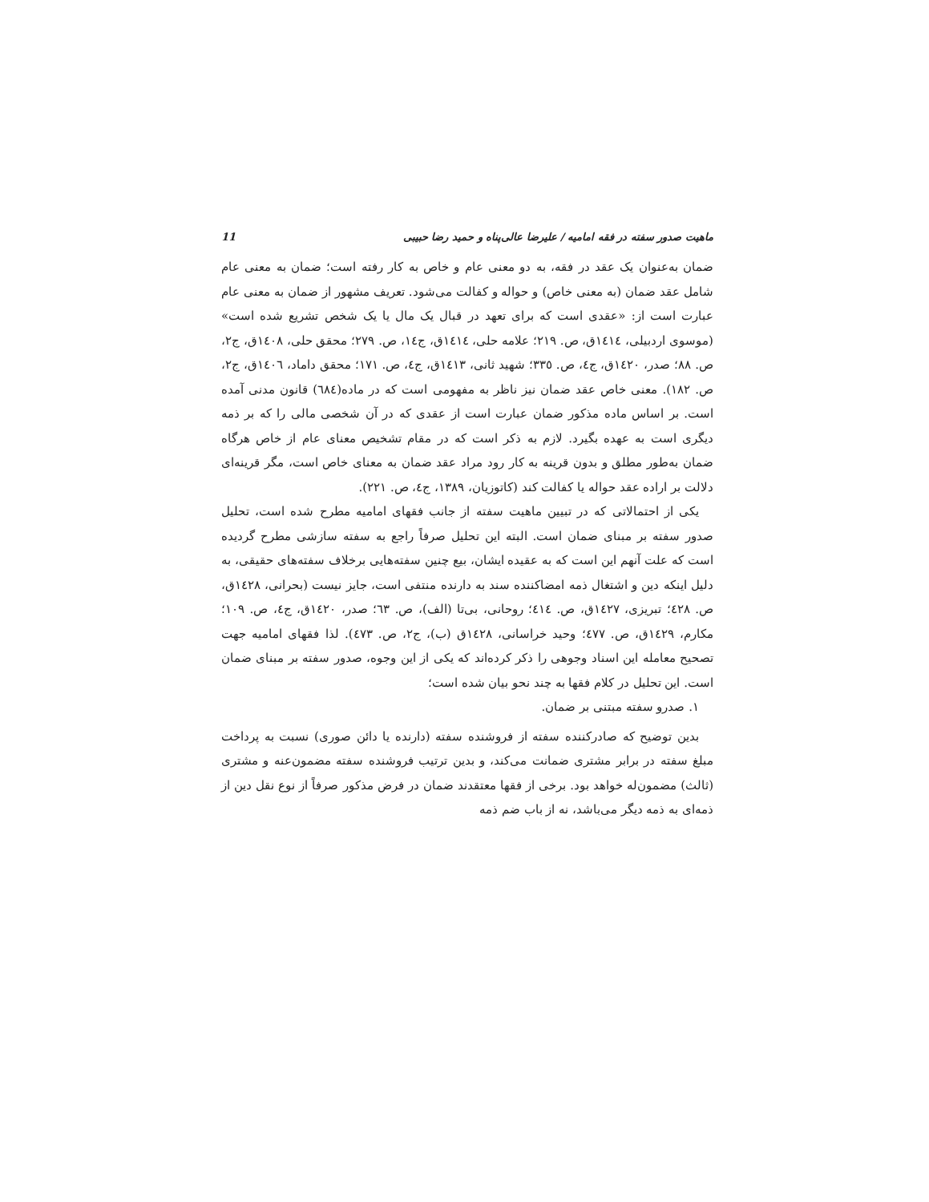ماهیت صدور سفته در فقه امامیه / علیرضا عالی‌پناه و حمید رضا حبیبی 11
ضمان به‌عنوان یک عقد در فقه، به دو معنی عام و خاص به کار رفته است؛ ضمان به معنی عام شامل عقد ضمان (به معنی خاص) و حواله و کفالت می‌شود. تعریف مشهور از ضمان به معنی عام عبارت است از: «عقدی است که برای تعهد در قبال یک مال یا یک شخص تشریع شده است» (موسوی اردبیلی، ١٤١٤ق، ص. ٢١٩؛ علامه حلی، ١٤١٤ق، ج١٤، ص. ٢٧٩؛ محقق حلی، ١٤٠٨ق، ج٢، ص. ٨٨؛ صدر، ١٤٢٠ق، ج٤، ص. ٣٣٥؛ شهید ثانی، ١٤١٣ق، ج٤، ص. ١٧١؛ محقق داماد، ١٤٠٦ق، ج٢، ص. ١٨٢). معنی خاص عقد ضمان نیز ناظر به مفهومی است که در ماده(٦٨٤) قانون مدنی آمده است. بر اساس ماده مذکور ضمان عبارت است از عقدی که در آن شخصی مالی را که بر ذمه دیگری است به عهده بگیرد. لازم به ذکر است که در مقام تشخیص معنای عام از خاص هرگاه ضمان به‌طور مطلق و بدون قرینه به کار رود مراد عقد ضمان به معنای خاص است، مگر قرینه‌ای دلالت بر اراده عقد حواله یا کفالت کند (کاتوزیان، ١٣٨٩، ج٤، ص. ٢٢١).
یکی از احتمالاتی که در تبیین ماهیت سفته از جانب فقهای امامیه مطرح شده است، تحلیل صدور سفته بر مبنای ضمان است. البته این تحلیل صرفاً راجع به سفته سازشی مطرح گردیده است که علت آنهم این است که به عقیده ایشان، بیع چنین سفته‌هایی برخلاف سفته‌های حقیقی، به دلیل اینکه دین و اشتغال ذمه امضاکننده سند به دارنده منتفی است، جایز نیست (بحرانی، ١٤٢٨ق، ص. ٤٢٨؛ تبریزی، ١٤٢٧ق، ص. ٤١٤؛ روحانی، بی‌تا (الف)، ص. ٦٣؛ صدر، ١٤٢٠ق، ج٤، ص. ١٠٩؛ مکارم، ١٤٢٩ق، ص. ٤٧٧؛ وحید خراسانی، ١٤٢٨ق (ب)، ج٢، ص. ٤٧٣). لذا فقهای امامیه جهت تصحیح معامله این اسناد وجوهی را ذکر کرده‌اند که یکی از این وجوه، صدور سفته بر مبنای ضمان است. این تحلیل در کلام فقها به چند نحو بیان شده است؛
١. صدرو سفته مبتنی بر ضمان.
بدین توضیح که صادرکننده سفته از فروشنده سفته (دارنده یا دائن صوری) نسبت به پرداخت مبلغ سفته در برابر مشتری ضمانت می‌کند، و بدین ترتیب فروشنده سفته مضمون‌عنه و مشتری (ثالث) مضمون‌له خواهد بود. برخی از فقها معتقدند ضمان در فرض مذکور صرفاً از نوع نقل دین از ذمه‌ای به ذمه دیگر می‌باشد، نه از باب ضم ذمه